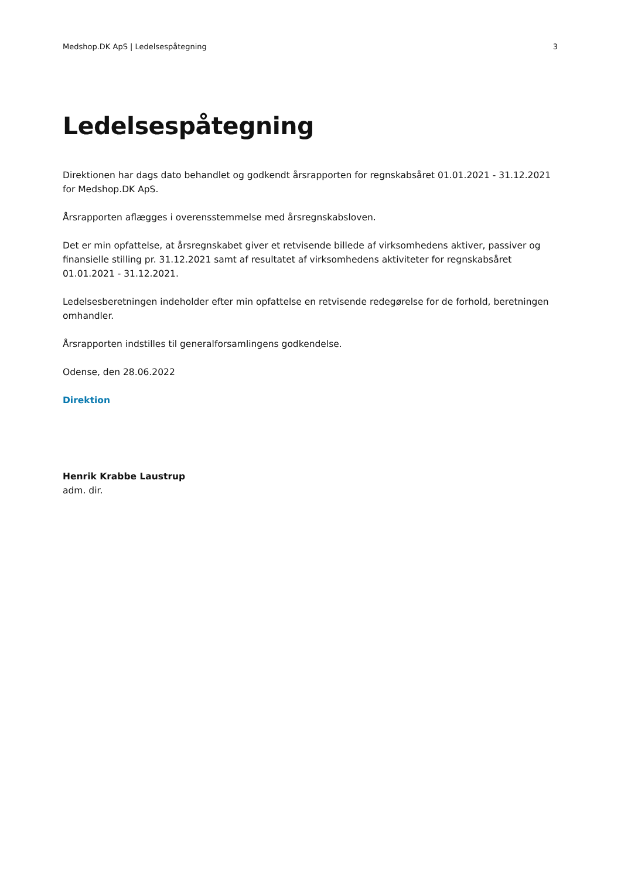Medshop.DK ApS | Ledelsespåtegning 3
Ledelsespåtegning
Direktionen har dags dato behandlet og godkendt årsrapporten for regnskabsåret 01.01.2021 - 31.12.2021 for Medshop.DK ApS.
Årsrapporten aflægges i overensstemmelse med årsregnskabsloven.
Det er min opfattelse, at årsregnskabet giver et retvisende billede af virksomhedens aktiver, passiver og finansielle stilling pr. 31.12.2021 samt af resultatet af virksomhedens aktiviteter for regnskabsåret 01.01.2021 - 31.12.2021.
Ledelsesberetningen indeholder efter min opfattelse en retvisende redegørelse for de forhold, beretningen omhandler.
Årsrapporten indstilles til generalforsamlingens godkendelse.
Odense, den 28.06.2022
Direktion
Henrik Krabbe Laustrup
adm. dir.